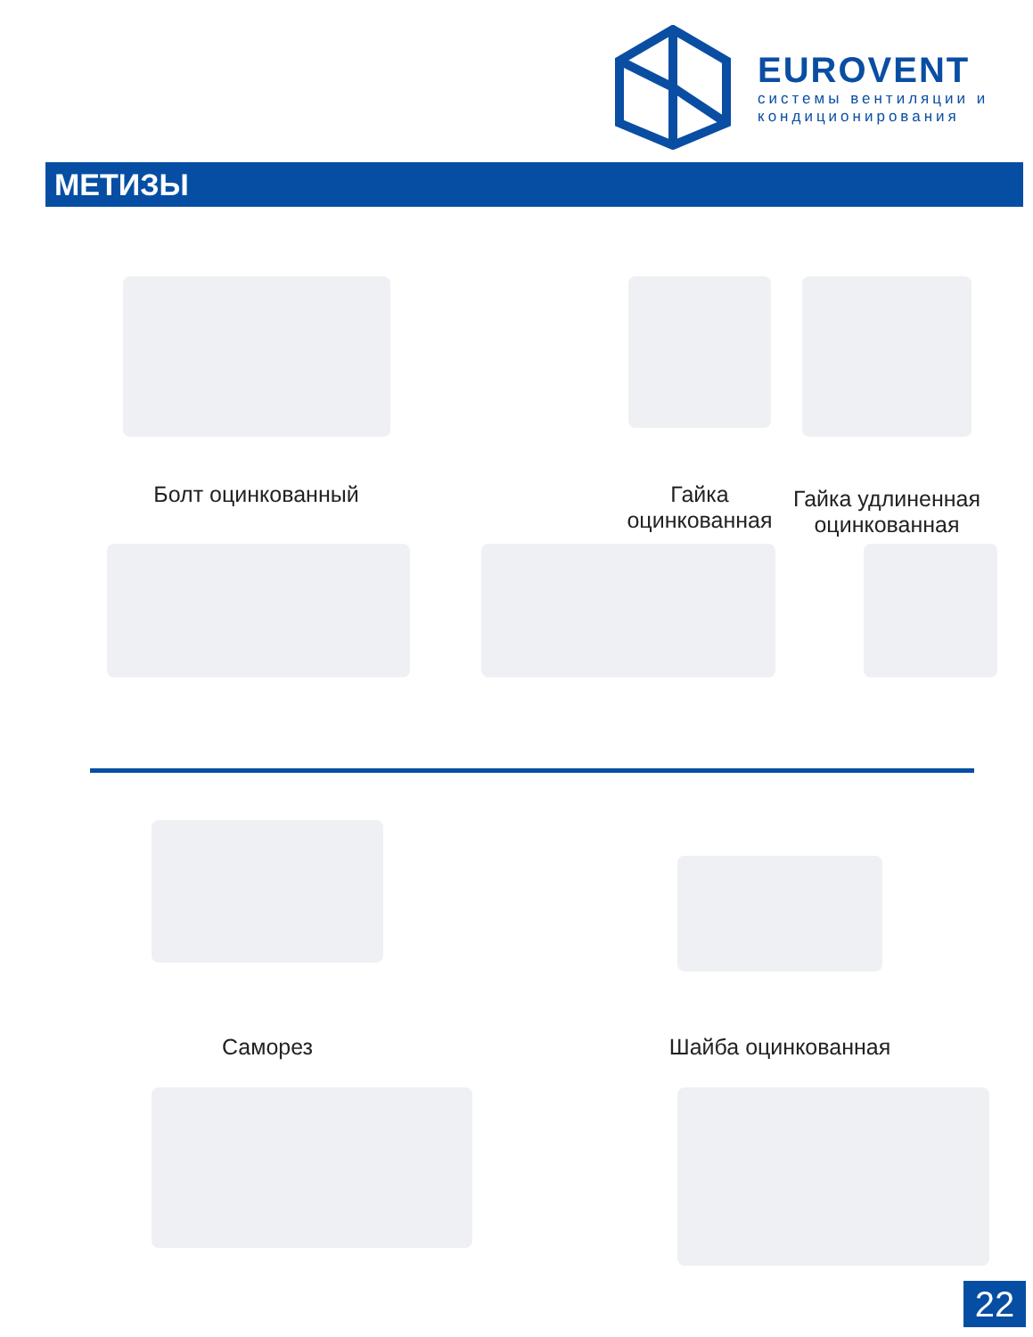EUROVENT
системы вентиляции и
кондиционирования
МЕТИЗЫ
Болт оцинкованный
Гайка оцинкованная
Гайка удлиненная
оцинкованная
Саморез
Шайба оцинкованная
22